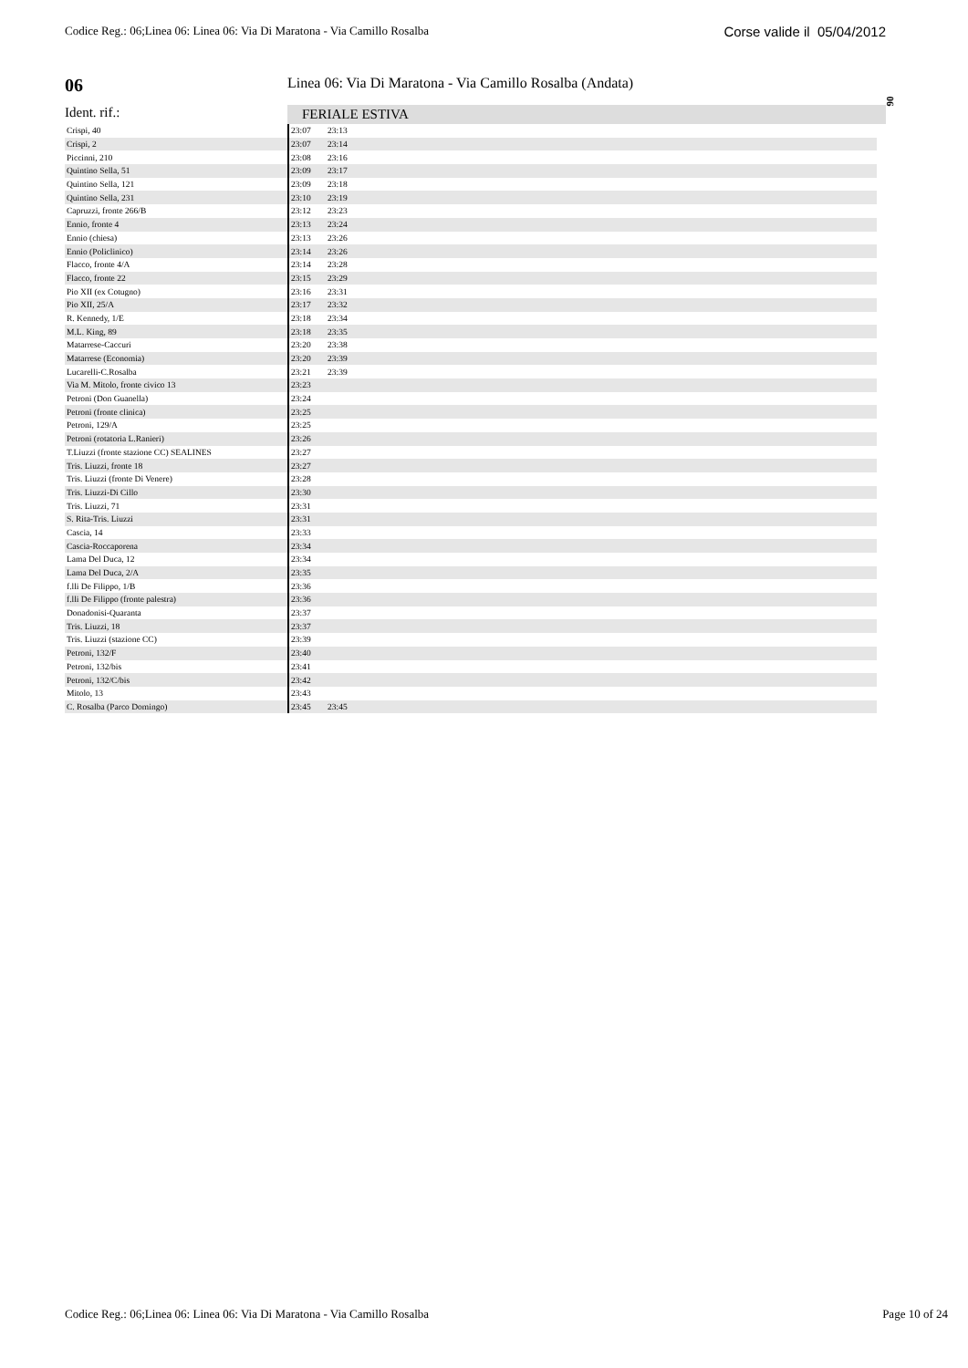Codice Reg.: 06;Linea 06: Linea 06: Via Di Maratona - Via Camillo Rosalba Corse valide il 05/04/2012
06
06
Linea 06: Via Di Maratona - Via Camillo Rosalba (Andata)
Ident. rif.: FERIALE ESTIVA
| Crispi, 40 | 23:07 | 23:13 |
| Crispi, 2 | 23:07 | 23:14 |
| Piccinni, 210 | 23:08 | 23:16 |
| Quintino Sella, 51 | 23:09 | 23:17 |
| Quintino Sella, 121 | 23:09 | 23:18 |
| Quintino Sella, 231 | 23:10 | 23:19 |
| Capruzzi, fronte 266/B | 23:12 | 23:23 |
| Ennio, fronte 4 | 23:13 | 23:24 |
| Ennio (chiesa) | 23:13 | 23:26 |
| Ennio (Policlinico) | 23:14 | 23:26 |
| Flacco, fronte 4/A | 23:14 | 23:28 |
| Flacco, fronte 22 | 23:15 | 23:29 |
| Pio XII (ex Cotugno) | 23:16 | 23:31 |
| Pio XII, 25/A | 23:17 | 23:32 |
| R. Kennedy, 1/E | 23:18 | 23:34 |
| M.L. King, 89 | 23:18 | 23:35 |
| Matarrese-Caccuri | 23:20 | 23:38 |
| Matarrese (Economia) | 23:20 | 23:39 |
| Lucarelli-C.Rosalba | 23:21 | 23:39 |
| Via M. Mitolo, fronte civico 13 | 23:23 | |
| Petroni (Don Guanella) | 23:24 | |
| Petroni (fronte clinica) | 23:25 | |
| Petroni, 129/A | 23:25 | |
| Petroni (rotatoria L.Ranieri) | 23:26 | |
| T.Liuzzi (fronte stazione CC) SEALINES | 23:27 | |
| Tris. Liuzzi, fronte 18 | 23:27 | |
| Tris. Liuzzi (fronte Di Venere) | 23:28 | |
| Tris. Liuzzi-Di Cillo | 23:30 | |
| Tris. Liuzzi, 71 | 23:31 | |
| S. Rita-Tris. Liuzzi | 23:31 | |
| Cascia, 14 | 23:33 | |
| Cascia-Roccaporena | 23:34 | |
| Lama Del Duca, 12 | 23:34 | |
| Lama Del Duca, 2/A | 23:35 | |
| f.lli De Filippo, 1/B | 23:36 | |
| f.lli De Filippo (fronte palestra) | 23:36 | |
| Donadonisi-Quaranta | 23:37 | |
| Tris. Liuzzi, 18 | 23:37 | |
| Tris. Liuzzi (stazione CC) | 23:39 | |
| Petroni, 132/F | 23:40 | |
| Petroni, 132/bis | 23:41 | |
| Petroni, 132/C/bis | 23:42 | |
| Mitolo, 13 | 23:43 | |
| C. Rosalba (Parco Domingo) | 23:45 | 23:45 |
Codice Reg.: 06;Linea 06: Linea 06: Via Di Maratona - Via Camillo Rosalba Page 10 of 24